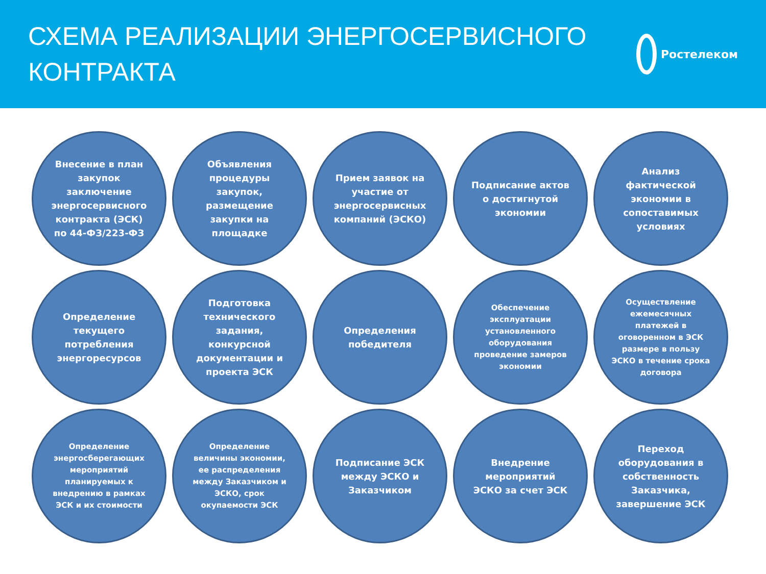СХЕМА РЕАЛИЗАЦИИ ЭНЕРГОСЕРВИСНОГО
КОНТРАКТА
Ростелеком
Внесение в план закупок заключение энергосервисного контракта (ЭСК) по 44-ФЗ/223-ФЗ
Объявления процедуры закупок, размещение закупки на площадке
Прием заявок на участие от энергосервисных компаний (ЭСКО)
Подписание актов о достигнутой экономии
Анализ фактической экономии в сопоставимых условиях
Определение текущего потребления энергоресурсов
Подготовка технического задания, конкурсной документации и проекта ЭСК
Определения победителя
Обеспечение эксплуатации установленного оборудования проведение замеров экономии
Осуществление ежемесячных платежей в оговоренном в ЭСК размере в пользу ЭСКО в течение срока договора
Определение энергосберегающих мероприятий планируемых к внедрению в рамках ЭСК и их стоимости
Определение величины экономии, ее распределения между Заказчиком и ЭСКО, срок окупаемости ЭСК
Подписание ЭСК между ЭСКО и Заказчиком
Внедрение мероприятий ЭСКО за счет ЭСК
Переход оборудования в собственность Заказчика, завершение ЭСК